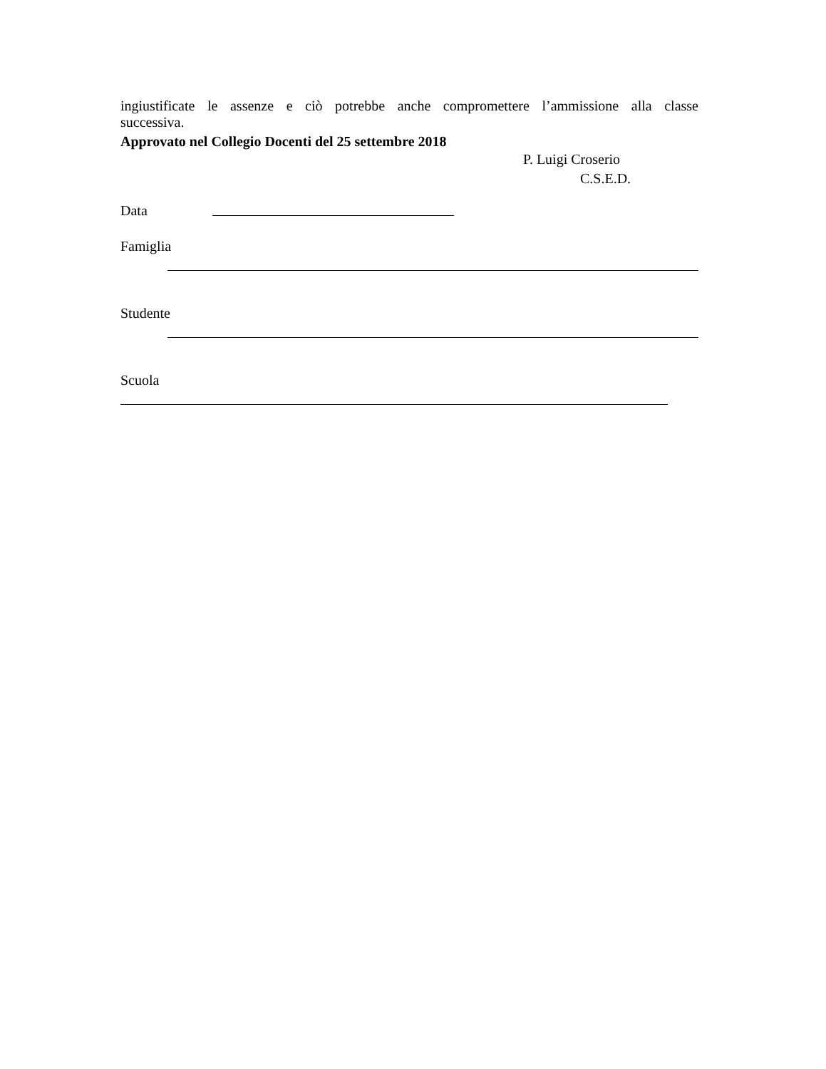ingiustificate le assenze e ciò potrebbe anche compromettere l’ammissione alla classe
successiva.
Approvato nel Collegio Docenti del 25 settembre 2018
P. Luigi Croserio
C.S.E.D.
Data
Famiglia
Studente
Scuola